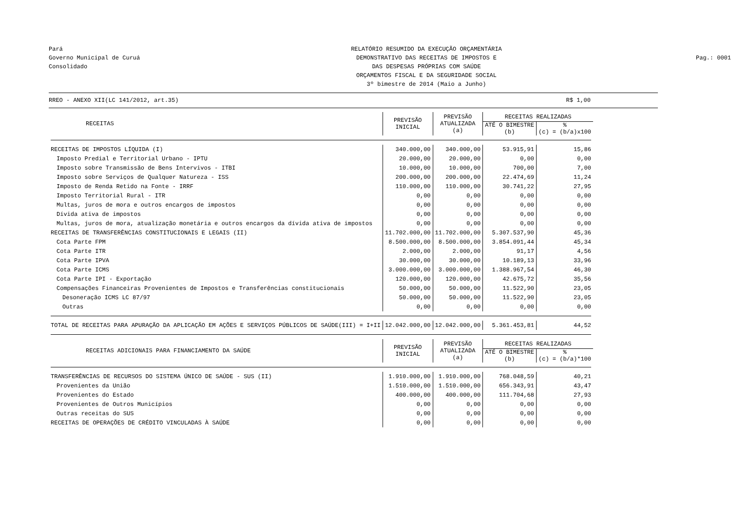Pará
Governo Municipal de Curuá
Consolidado
RELATÓRIO RESUMIDO DA EXECUÇÃO ORÇAMENTÁRIA
DEMONSTRATIVO DAS RECEITAS DE IMPOSTOS E
DAS DESPESAS PRÓPRIAS COM SAÚDE
ORÇAMENTOS FISCAL E DA SEGURIDADE SOCIAL
3º bimestre de 2014 (Maio a Junho)
Pag.: 0001
RREO - ANEXO XII(LC 141/2012, art.35) R$ 1,00
| RECEITAS | PREVISÃO INICIAL | PREVISÃO ATUALIZADA (a) | RECEITAS REALIZADAS | |
| --- | --- | --- | --- | --- |
| | | | ATÉ O BIMESTRE (b) | % (c) = (b/a)x100 |
| RECEITAS DE IMPOSTOS LÍQUIDA (I) | 340.000,00 | 340.000,00 | 53.915,91 | 15,86 |
| Imposto Predial e Territorial Urbano - IPTU | 20.000,00 | 20.000,00 | 0,00 | 0,00 |
| Imposto sobre Transmissão de Bens Intervivos - ITBI | 10.000,00 | 10.000,00 | 700,00 | 7,00 |
| Imposto sobre Serviços de Qualquer Natureza - ISS | 200.000,00 | 200.000,00 | 22.474,69 | 11,24 |
| Imposto de Renda Retido na Fonte - IRRF | 110.000,00 | 110.000,00 | 30.741,22 | 27,95 |
| Imposto Territorial Rural - ITR | 0,00 | 0,00 | 0,00 | 0,00 |
| Multas, juros de mora e outros encargos de impostos | 0,00 | 0,00 | 0,00 | 0,00 |
| Dívida ativa de impostos | 0,00 | 0,00 | 0,00 | 0,00 |
| Multas, juros de mora, atualização monetária e outros encargos da dívida ativa de impostos | 0,00 | 0,00 | 0,00 | 0,00 |
| RECEITAS DE TRANSFERÊNCIAS CONSTITUCIONAIS E LEGAIS (II) | 11.702.000,00 | 11.702.000,00 | 5.307.537,90 | 45,36 |
| Cota Parte FPM | 8.500.000,00 | 8.500.000,00 | 3.854.091,44 | 45,34 |
| Cota Parte ITR | 2.000,00 | 2.000,00 | 91,17 | 4,56 |
| Cota Parte IPVA | 30.000,00 | 30.000,00 | 10.189,13 | 33,96 |
| Cota Parte ICMS | 3.000.000,00 | 3.000.000,00 | 1.388.967,54 | 46,30 |
| Cota Parte IPI - Exportação | 120.000,00 | 120.000,00 | 42.675,72 | 35,56 |
| Compensações Financeiras Provenientes de Impostos e Transferências constitucionais | 50.000,00 | 50.000,00 | 11.522,90 | 23,05 |
| Desoneração ICMS LC 87/97 | 50.000,00 | 50.000,00 | 11.522,90 | 23,05 |
| Outras | 0,00 | 0,00 | 0,00 | 0,00 |
| TOTAL DE RECEITAS PARA APURAÇÃO DA APLICAÇÃO EM AÇÕES E SERVIÇOS PÚBLICOS DE SAÚDE(III) = I+II | 12.042.000,00 | 12.042.000,00 | 5.361.453,81 | 44,52 |
| RECEITAS ADICIONAIS PARA FINANCIAMENTO DA SAÚDE | PREVISÃO INICIAL | PREVISÃO ATUALIZADA (a) | RECEITAS REALIZADAS | |
| | | | ATÉ O BIMESTRE (b) | % (c) = (b/a)*100 |
| TRANSFERÊNCIAS DE RECURSOS DO SISTEMA ÚNICO DE SAÚDE - SUS (II) | 1.910.000,00 | 1.910.000,00 | 768.048,59 | 40,21 |
| Provenientes da União | 1.510.000,00 | 1.510.000,00 | 656.343,91 | 43,47 |
| Provenientes do Estado | 400.000,00 | 400.000,00 | 111.704,68 | 27,93 |
| Provenientes de Outros Municípios | 0,00 | 0,00 | 0,00 | 0,00 |
| Outras receitas do SUS | 0,00 | 0,00 | 0,00 | 0,00 |
| RECEITAS DE OPERAÇÕES DE CRÉDITO VINCULADAS À SAÚDE | 0,00 | 0,00 | 0,00 | 0,00 |